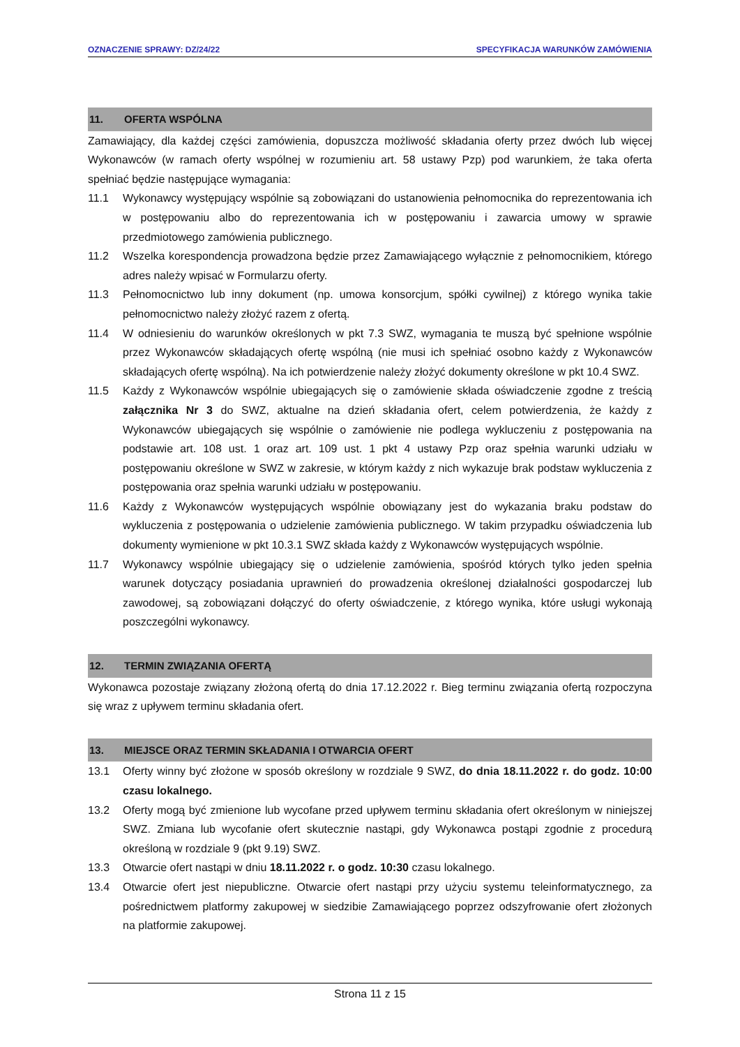OZNACZENIE SPRAWY: DZ/24/22 SPECYFIKACJA WARUNKÓW ZAMÓWIENIA
11. OFERTA WSPÓLNA
Zamawiający, dla każdej części zamówienia, dopuszcza możliwość składania oferty przez dwóch lub więcej Wykonawców (w ramach oferty wspólnej w rozumieniu art. 58 ustawy Pzp) pod warunkiem, że taka oferta spełniać będzie następujące wymagania:
11.1 Wykonawcy występujący wspólnie są zobowiązani do ustanowienia pełnomocnika do reprezentowania ich w postępowaniu albo do reprezentowania ich w postępowaniu i zawarcia umowy w sprawie przedmiotowego zamówienia publicznego.
11.2 Wszelka korespondencja prowadzona będzie przez Zamawiającego wyłącznie z pełnomocnikiem, którego adres należy wpisać w Formularzu oferty.
11.3 Pełnomocnictwo lub inny dokument (np. umowa konsorcjum, spółki cywilnej) z którego wynika takie pełnomocnictwo należy złożyć razem z ofertą.
11.4 W odniesieniu do warunków określonych w pkt 7.3 SWZ, wymagania te muszą być spełnione wspólnie przez Wykonawców składających ofertę wspólną (nie musi ich spełniać osobno każdy z Wykonawców składających ofertę wspólną). Na ich potwierdzenie należy złożyć dokumenty określone w pkt 10.4 SWZ.
11.5 Każdy z Wykonawców wspólnie ubiegających się o zamówienie składa oświadczenie zgodne z treścią załącznika Nr 3 do SWZ, aktualne na dzień składania ofert, celem potwierdzenia, że każdy z Wykonawców ubiegających się wspólnie o zamówienie nie podlega wykluczeniu z postępowania na podstawie art. 108 ust. 1 oraz art. 109 ust. 1 pkt 4 ustawy Pzp oraz spełnia warunki udziału w postępowaniu określone w SWZ w zakresie, w którym każdy z nich wykazuje brak podstaw wykluczenia z postępowania oraz spełnia warunki udziału w postępowaniu.
11.6 Każdy z Wykonawców występujących wspólnie obowiązany jest do wykazania braku podstaw do wykluczenia z postępowania o udzielenie zamówienia publicznego. W takim przypadku oświadczenia lub dokumenty wymienione w pkt 10.3.1 SWZ składa każdy z Wykonawców występujących wspólnie.
11.7 Wykonawcy wspólnie ubiegający się o udzielenie zamówienia, spośród których tylko jeden spełnia warunek dotyczący posiadania uprawnień do prowadzenia określonej działalności gospodarczej lub zawodowej, są zobowiązani dołączyć do oferty oświadczenie, z którego wynika, które usługi wykonają poszczególni wykonawcy.
12. TERMIN ZWIĄZANIA OFERTĄ
Wykonawca pozostaje związany złożoną ofertą do dnia 17.12.2022 r. Bieg terminu związania ofertą rozpoczyna się wraz z upływem terminu składania ofert.
13. MIEJSCE ORAZ TERMIN SKŁADANIA I OTWARCIA OFERT
13.1 Oferty winny być złożone w sposób określony w rozdziale 9 SWZ, do dnia 18.11.2022 r. do godz. 10:00 czasu lokalnego.
13.2 Oferty mogą być zmienione lub wycofane przed upływem terminu składania ofert określonym w niniejszej SWZ. Zmiana lub wycofanie ofert skutecznie nastąpi, gdy Wykonawca postąpi zgodnie z procedurą określoną w rozdziale 9 (pkt 9.19) SWZ.
13.3 Otwarcie ofert nastąpi w dniu 18.11.2022 r. o godz. 10:30 czasu lokalnego.
13.4 Otwarcie ofert jest niepubliczne. Otwarcie ofert nastąpi przy użyciu systemu teleinformatycznego, za pośrednictwem platformy zakupowej w siedzibie Zamawiającego poprzez odszyfrowanie ofert złożonych na platformie zakupowej.
Strona 11 z 15